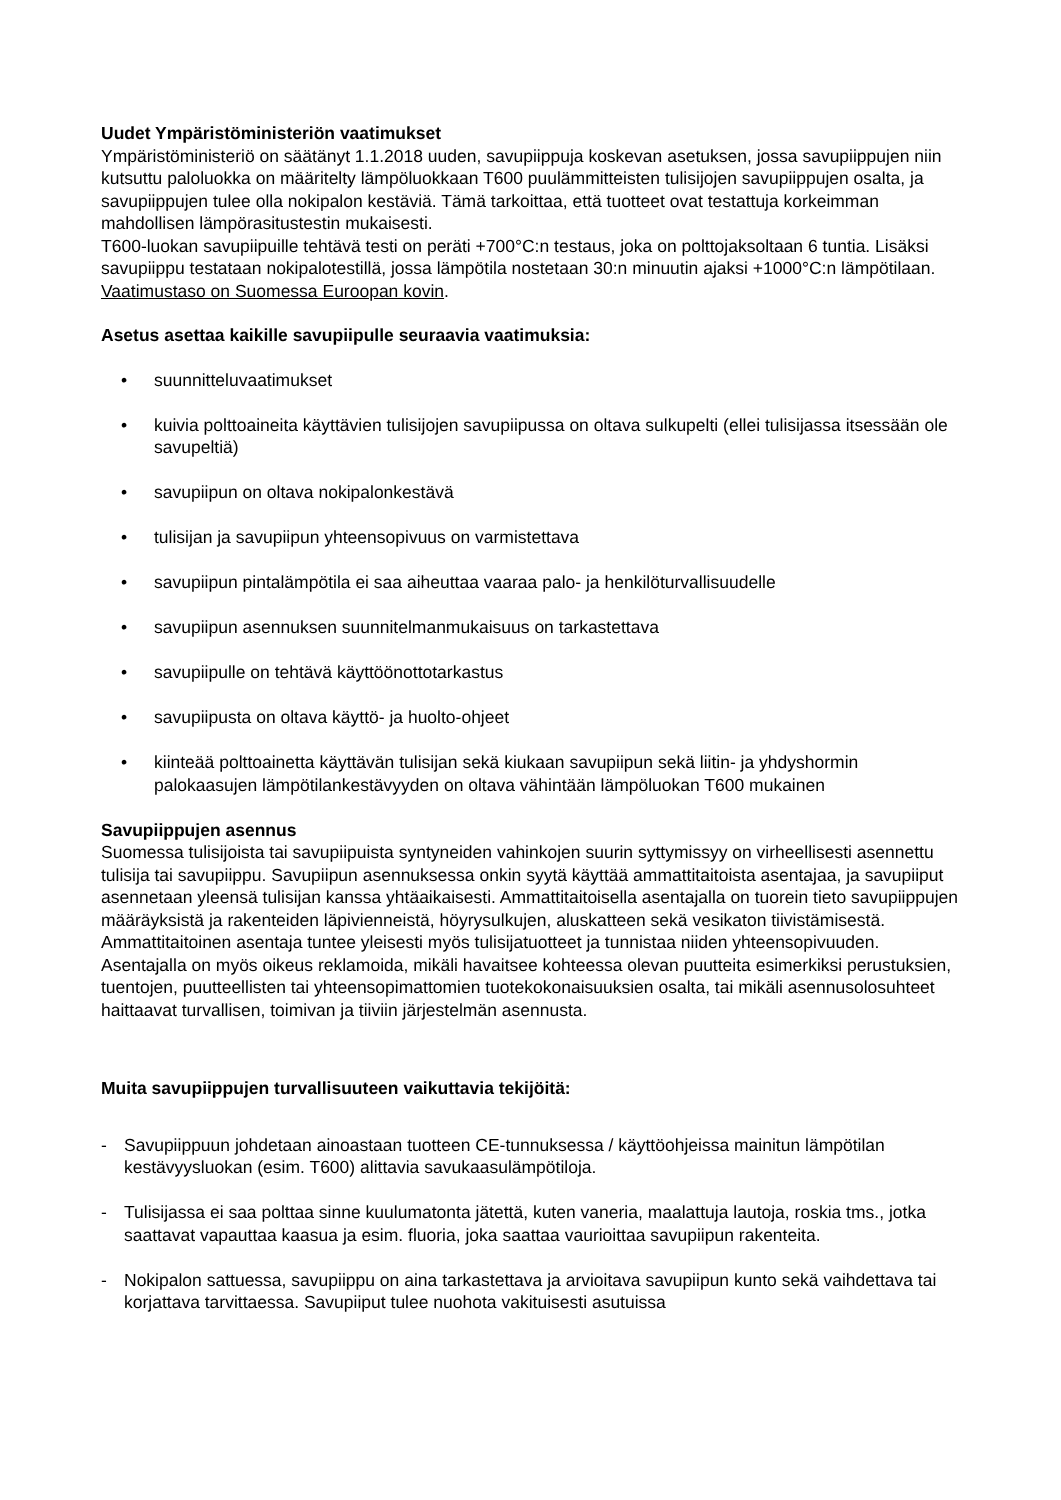Uudet Ympäristöministeriön vaatimukset
Ympäristöministeriö on säätänyt 1.1.2018 uuden, savupiippuja koskevan asetuksen, jossa savupiippujen niin kutsuttu paloluokka on määritelty lämpöluokkaan T600 puulämmitteisten tulisijojen savupiippujen osalta, ja savupiippujen tulee olla nokipalon kestäviä. Tämä tarkoittaa, että tuotteet ovat testattuja korkeimman mahdollisen lämpörasitustestin mukaisesti.
T600-luokan savupiipuille tehtävä testi on peräti +700°C:n testaus, joka on polttojaksoltaan 6 tuntia. Lisäksi savupiippu testataan nokipalotestillä, jossa lämpötila nostetaan 30:n minuutin ajaksi +1000°C:n lämpötilaan. Vaatimustaso on Suomessa Euroopan kovin.
Asetus asettaa kaikille savupiipulle seuraavia vaatimuksia:
• suunnitteluvaatimukset
• kuivia polttoaineita käyttävien tulisijojen savupiipussa on oltava sulkupelti (ellei tulisijassa itsessään ole savupeltiä)
• savupiipun on oltava nokipalonkestävä
• tulisijan ja savupiipun yhteensopivuus on varmistettava
• savupiipun pintalämpötila ei saa aiheuttaa vaaraa palo- ja henkilöturvallisuudelle
• savupiipun asennuksen suunnitelmanmukaisuus on tarkastettava
• savupiipulle on tehtävä käyttöönottotarkastus
• savupiipusta on oltava käyttö- ja huolto-ohjeet
• kiinteää polttoainetta käyttävän tulisijan sekä kiukaan savupiipun sekä liitin- ja yhdyshormin palokaasujen lämpötilankestävyyden on oltava vähintään lämpöluokan T600 mukainen
Savupiippujen asennus
Suomessa tulisijoista tai savupiipuista syntyneiden vahinkojen suurin syttymissyy on virheellisesti asennettu tulisija tai savupiippu. Savupiipun asennuksessa onkin syytä käyttää ammattitaitoista asentajaa, ja savupiiput asennetaan yleensä tulisijan kanssa yhtäaikaisesti. Ammattitaitoisella asentajalla on tuorein tieto savupiippujen määräyksistä ja rakenteiden läpivienneistä, höyrysulkujen, aluskatteen sekä vesikaton tiivistämisestä. Ammattitaitoinen asentaja tuntee yleisesti myös tulisijatuotteet ja tunnistaa niiden yhteensopivuuden. Asentajalla on myös oikeus reklamoida, mikäli havaitsee kohteessa olevan puutteita esimerkiksi perustuksien, tuentojen, puutteellisten tai yhteensopimattomien tuotekokonaisuuksien osalta, tai mikäli asennusolosuhteet haittaavat turvallisen, toimivan ja tiiviin järjestelmän asennusta.
Muita savupiippujen turvallisuuteen vaikuttavia tekijöitä:
- Savupiippuun johdetaan ainoastaan tuotteen CE-tunnuksessa / käyttöohjeissa mainitun lämpötilan kestävyysluokan (esim. T600) alittavia savukaasulämpötiloja.
- Tulisijassa ei saa polttaa sinne kuulumatonta jätettä, kuten vaneria, maalattuja lautoja, roskia tms., jotka saattavat vapauttaa kaasua ja esim. fluoria, joka saattaa vaurioittaa savupiipun rakenteita.
- Nokipalon sattuessa, savupiippu on aina tarkastettava ja arvioitava savupiipun kunto sekä vaihdettava tai korjattava tarvittaessa. Savupiiput tulee nuohota vakituisesti asutuissa